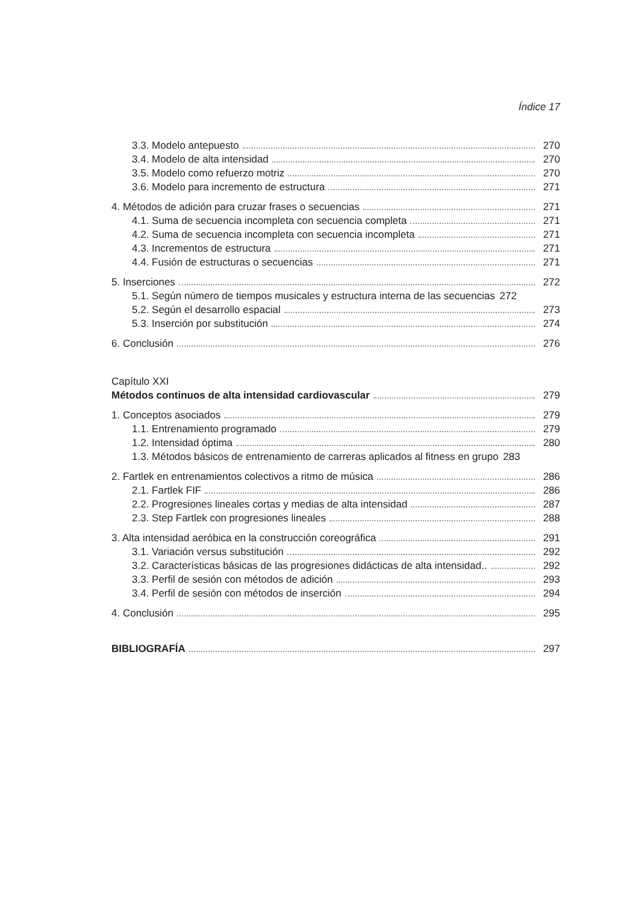Índice 17
3.3. Modelo antepuesto 270
3.4. Modelo de alta intensidad 270
3.5. Modelo como refuerzo motriz 270
3.6. Modelo para incremento de estructura 271
4. Métodos de adición para cruzar frases o secuencias 271
4.1. Suma de secuencia incompleta con secuencia completa 271
4.2. Suma de secuencia incompleta con secuencia incompleta 271
4.3. Incrementos de estructura 271
4.4. Fusión de estructuras o secuencias 271
5. Inserciones 272
5.1. Según número de tiempos musicales y estructura interna de las secuencias 272
5.2. Según el desarrollo espacial 273
5.3. Inserción por substitución 274
6. Conclusión 276
Capítulo XXI
Métodos continuos de alta intensidad cardiovascular 279
1. Conceptos asociados 279
1.1. Entrenamiento programado 279
1.2. Intensidad óptima 280
1.3. Métodos básicos de entrenamiento de carreras aplicados al fitness en grupo 283
2. Fartlek en entrenamientos colectivos a ritmo de música 286
2.1. Fartlek FIF 286
2.2. Progresiones lineales cortas y medias de alta intensidad 287
2.3. Step Fartlek con progresiones lineales 288
3. Alta intensidad aeróbica en la construcción coreográfica 291
3.1. Variación versus substitución 292
3.2. Características básicas de las progresiones didácticas de alta intensidad.. 292
3.3. Perfil de sesión con métodos de adición 293
3.4. Perfil de sesión con métodos de inserción 294
4. Conclusión 295
BIBLIOGRAFÍA 297